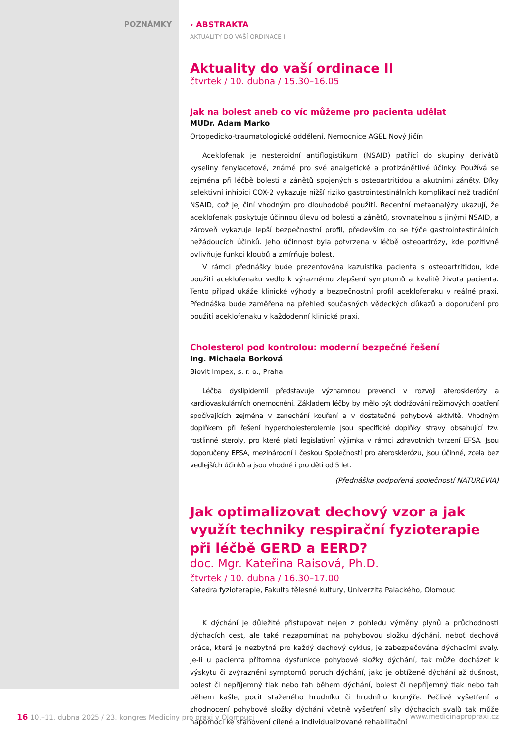POZNÁMKY › ABSTRAKTA
AKTUALITY DO VAŠÍ ORDINACE II
Aktuality do vaší ordinace II
čtvrtek / 10. dubna / 15.30–16.05
Jak na bolest aneb co víc můžeme pro pacienta udělat
MUDr. Adam Marko
Ortopedicko-traumatologické oddělení, Nemocnice AGEL Nový Jičín
Aceklofenak je nesteroidní antiflogistikum (NSAID) patřící do skupiny derivátů kyseliny fenylacetové, známé pro své analgetické a protizánětlivé účinky. Používá se zejména při léčbě bolesti a zánětů spojených s osteoartritidou a akutními záněty. Díky selektivní inhibici COX-2 vykazuje nižší riziko gastrointestinálních komplikací než tradiční NSAID, což jej činí vhodným pro dlouhodobé použití. Recentní metaanalýzy ukazují, že aceklofenak poskytuje účinnou úlevu od bolesti a zánětů, srovnatelnou s jinými NSAID, a zároveň vykazuje lepší bezpečnostní profil, především co se týče gastrointestinálních nežádoucích účinků. Jeho účinnost byla potvrzena v léčbě osteoartrózy, kde pozitivně ovlivňuje funkci kloubů a zmírňuje bolest.
V rámci přednášky bude prezentována kazuistika pacienta s osteoartritidou, kde použití aceklofenaku vedlo k výraznému zlepšení symptomů a kvalitě života pacienta. Tento případ ukáže klinické výhody a bezpečnostní profil aceklofenaku v reálné praxi. Přednáška bude zaměřena na přehled současných vědeckých důkazů a doporučení pro použití aceklofenaku v každodenní klinické praxi.
Cholesterol pod kontrolou: moderní bezpečné řešení
Ing. Michaela Borková
Biovit Impex, s. r. o., Praha
Léčba dyslipidemií představuje významnou prevenci v rozvoji aterosklerózy a kardiovaskulárních onemocnění. Základem léčby by mělo být dodržování režimových opatření spočívajících zejména v zanechání kouření a v dostatečné pohybové aktivitě. Vhodným doplňkem při řešení hypercholesterolemie jsou specifické doplňky stravy obsahující tzv. rostlinné steroly, pro které platí legislativní výjimka v rámci zdravotních tvrzení EFSA. Jsou doporučeny EFSA, mezinárodní i českou Společností pro aterosklerózu, jsou účinné, zcela bez vedlejších účinků a jsou vhodné i pro děti od 5 let.
(Přednáška podpořená společností NATUREVIA)
Jak optimalizovat dechový vzor a jak využít techniky respirační fyzioterapie při léčbě GERD a EERD?
doc. Mgr. Kateřina Raisová, Ph.D.
čtvrtek / 10. dubna / 16.30–17.00
Katedra fyzioterapie, Fakulta tělesné kultury, Univerzita Palackého, Olomouc
K dýchání je důležité přistupovat nejen z pohledu výměny plynů a průchodnosti dýchacích cest, ale také nezapomínat na pohybovou složku dýchání, neboť dechová práce, která je nezbytná pro každý dechový cyklus, je zabezpečována dýchacími svaly. Je-li u pacienta přítomna dysfunkce pohybové složky dýchání, tak může docházet k výskytu či zvýraznění symptomů poruch dýchání, jako je obtížené dýchání až dušnost, bolest či nepříjemný tlak nebo tah během dýchání, bolest či nepříjemný tlak nebo tah během kašle, pocit staženého hrudníku či hrudního krunýře. Pečlivé vyšetření a zhodnocení pohybové složky dýchání včetně vyšetření síly dýchacích svalů tak může napomoci ke stanovení cílené a individualizované rehabilitační
16 10.–11. dubna 2025 / 23. kongres Medicíny pro praxi v Olomouci
www.medicinapropraxi.cz